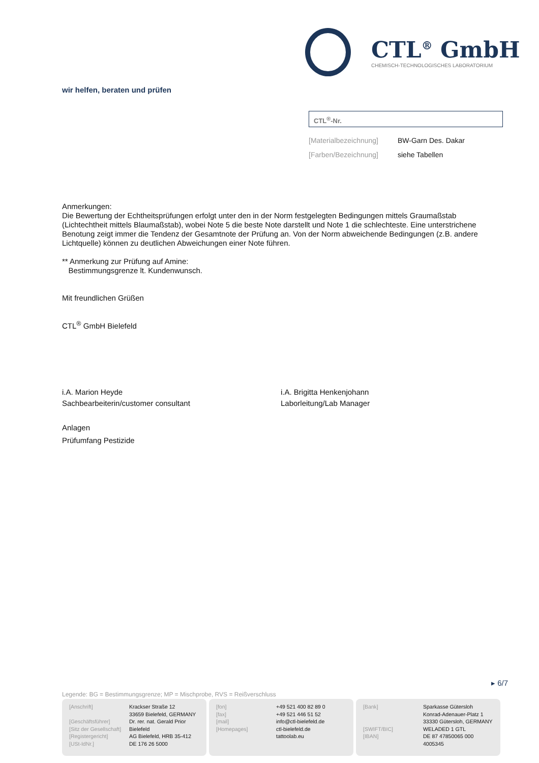CTL<sup>®</sup> GmbH
CHEMISCH-TECHNOLOGISCHES LABORATORIUM
wir helfen, beraten und prüfen
CTL<sup>®</sup>-Nr.
[Materialbezeichnung] BW-Garn Des. Dakar
[Farben/Bezeichnung] siehe Tabellen
Anmerkungen:
Die Bewertung der Echtheitsprüfungen erfolgt unter den in der Norm festgelegten Bedingungen mittels Graumaßstab (Lichtechtheit mittels Blaumaßstab), wobei Note 5 die beste Note darstellt und Note 1 die schlechteste. Eine unterstrichene Benotung zeigt immer die Tendenz der Gesamtnote der Prüfung an. Von der Norm abweichende Bedingungen (z.B. andere Lichtquelle) können zu deutlichen Abweichungen einer Note führen.
** Anmerkung zur Prüfung auf Amine:
Bestimmungsgrenze lt. Kundenwunsch.
Mit freundlichen Grüßen
CTL<sup>®</sup> GmbH Bielefeld
i.A. Marion Heyde
Sachbearbeiterin/customer consultant
i.A. Brigitta Henkenjohann
Laborleitung/Lab Manager
Anlagen
Prüfumfang Pestizide
▸ 6/7
Legende: BG = Bestimmungsgrenze; MP = Mischprobe, RVS = Reißverschluss
| [Anschrift] | Krackser Straße 12 33659 Bielefeld, GERMANY |
| [Geschäftsführer] | Dr. rer. nat. Gerald Prior |
| [Sitz der Gesellschaft] | Bielefeld |
| [Registergericht] | AG Bielefeld, HRB 35-412 |
| [USt-IdNr.] | DE 176 26 5000 |
| [fon] | +49 521 400 82 89 0 |
| [fax] | +49 521 446 51 52 |
| [mail] | info@ctl-bielefeld.de |
| [Homepages] | ctl-bielefeld.de tattoolab.eu |
| [Bank] | Sparkasse Gütersloh Konrad-Adenauer-Platz 1 33330 Gütersloh, GERMANY |
| [SWIFT/BIC] | WELADED 1 GTL |
| [IBAN] | DE 87 47850065 000 4005345 |